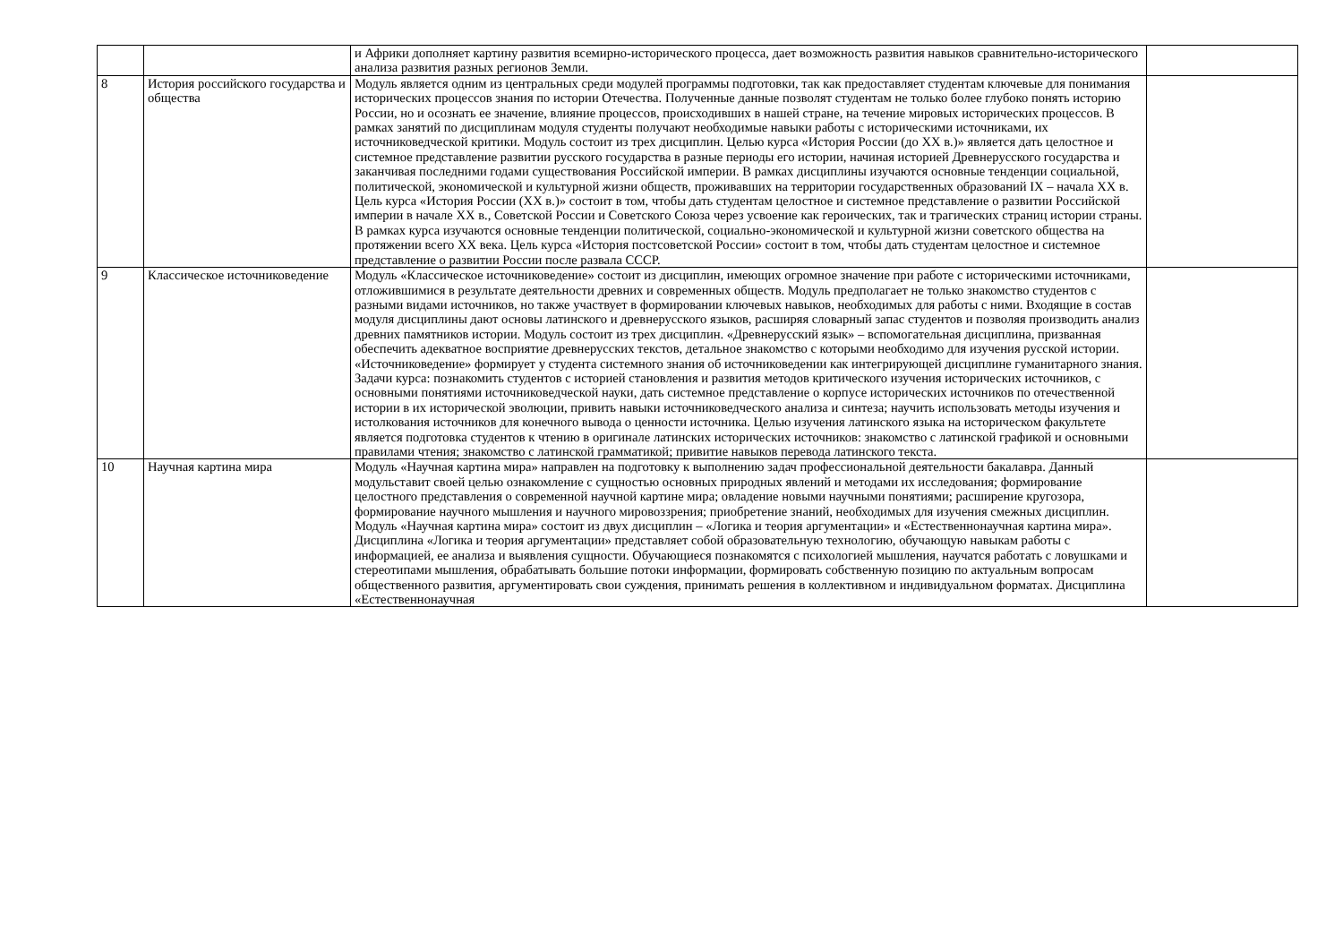| | | и Африки дополняет картину развития всемирно-исторического процесса, дает возможность развития навыков сравнительно-исторического анализа развития разных регионов Земли. | |
| 8 | История российского государства и общества | Модуль является одним из центральных среди модулей программы подготовки, так как предоставляет студентам ключевые для понимания исторических процессов знания по истории Отечества. Полученные данные позволят студентам не только более глубоко понять историю России, но и осознать ее значение, влияние процессов, происходивших в нашей стране, на течение мировых исторических процессов. В рамках занятий по дисциплинам модуля студенты получают необходимые навыки работы с историческими источниками, их источниковедческой критики. Модуль состоит из трех дисциплин. Целью курса «История России (до XX в.)» является дать целостное и системное представление развитии русского государства в разные периоды его истории, начиная историей Древнерусского государства и заканчивая последними годами существования Российской империи. В рамках дисциплины изучаются основные тенденции социальной, политической, экономической и культурной жизни обществ, проживавших на территории государственных образований IX – начала XX в. Цель курса «История России (XX в.)» состоит в том, чтобы дать студентам целостное и системное представление о развитии Российской империи в начале XX в., Советской России и Советского Союза через усвоение как героических, так и трагических страниц истории страны. В рамках курса изучаются основные тенденции политической, социально-экономической и культурной жизни советского общества на протяжении всего XX века. Цель курса «История постсоветской России» состоит в том, чтобы дать студентам целостное и системное представление о развитии России после развала СССР. | |
| 9 | Классическое источниковедение | Модуль «Классическое источниковедение» состоит из дисциплин, имеющих огромное значение при работе с историческими источниками, отложившимися в результате деятельности древних и современных обществ. Модуль предполагает не только знакомство студентов с разными видами источников, но также участвует в формировании ключевых навыков, необходимых для работы с ними. Входящие в состав модуля дисциплины дают основы латинского и древнерусского языков, расширяя словарный запас студентов и позволяя производить анализ древних памятников истории. Модуль состоит из трех дисциплин. «Древнерусский язык» – вспомогательная дисциплина, призванная обеспечить адекватное восприятие древнерусских текстов, детальное знакомство с которыми необходимо для изучения русской истории. «Источниковедение» формирует у студента системного знания об источниковедении как интегрирующей дисциплине гуманитарного знания. Задачи курса: познакомить студентов с историей становления и развития методов критического изучения исторических источников, с основными понятиями источниковедческой науки, дать системное представление о корпусе исторических источников по отечественной истории в их исторической эволюции, привить навыки источниковедческого анализа и синтеза; научить использовать методы изучения и истолкования источников для конечного вывода о ценности источника. Целью изучения латинского языка на историческом факультете является подготовка студентов к чтению в оригинале латинских исторических источников: знакомство с латинской графикой и основными правилами чтения; знакомство с латинской грамматикой; привитие навыков перевода латинского текста. | |
| 10 | Научная картина мира | Модуль «Научная картина мира» направлен на подготовку к выполнению задач профессиональной деятельности бакалавра. Данный модульставит своей целью ознакомление с сущностью основных природных явлений и методами их исследования; формирование целостного представления о современной научной картине мира; овладение новыми научными понятиями; расширение кругозора, формирование научного мышления и научного мировоззрения; приобретение знаний, необходимых для изучения смежных дисциплин. Модуль «Научная картина мира» состоит из двух дисциплин – «Логика и теория аргументации» и «Естественнонаучная картина мира». Дисциплина «Логика и теория аргументации» представляет собой образовательную технологию, обучающую навыкам работы с информацией, ее анализа и выявления сущности. Обучающиеся познакомятся с психологией мышления, научатся работать с ловушками и стереотипами мышления, обрабатывать большие потоки информации, формировать собственную позицию по актуальным вопросам общественного развития, аргументировать свои суждения, принимать решения в коллективном и индивидуальном форматах. Дисциплина «Естественнонаучная | |